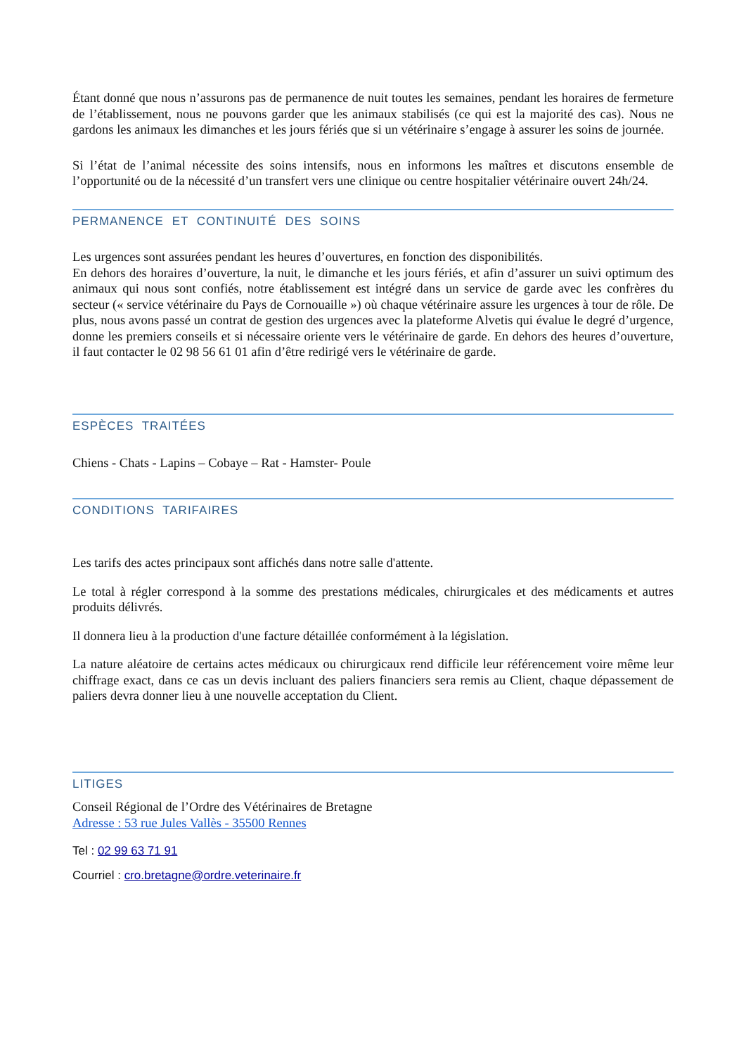Étant donné que nous n’assurons pas de permanence de nuit toutes les semaines, pendant les horaires de fermeture de l’établissement, nous ne pouvons garder que les animaux stabilisés (ce qui est la majorité des cas). Nous ne gardons les animaux les dimanches et les jours fériés que si un vétérinaire s’engage à assurer les soins de journée.
Si l’état de l’animal nécessite des soins intensifs, nous en informons les maîtres et discutons ensemble de l’opportunité ou de la nécessité d’un transfert vers une clinique ou centre hospitalier vétérinaire ouvert 24h/24.
PERMANENCE ET CONTINUITÉ DES SOINS
Les urgences sont assurées pendant les heures d’ouvertures, en fonction des disponibilités.
En dehors des horaires d’ouverture, la nuit, le dimanche et les jours fériés, et afin d’assurer un suivi optimum des animaux qui nous sont confiés, notre établissement est intégré dans un service de garde avec les confrères du secteur (« service vétérinaire du Pays de Cornouaille ») où chaque vétérinaire assure les urgences à tour de rôle. De plus, nous avons passé un contrat de gestion des urgences avec la plateforme Alvetis qui évalue le degré d’urgence, donne les premiers conseils et si nécessaire oriente vers le vétérinaire de garde. En dehors des heures d’ouverture, il faut contacter le 02 98 56 61 01 afin d’être redirigé vers le vétérinaire de garde.
ESPÈCES TRAITÉES
Chiens - Chats - Lapins – Cobaye – Rat - Hamster- Poule
CONDITIONS TARIFAIRES
Les tarifs des actes principaux sont affichés dans notre salle d'attente.
Le total à régler correspond à la somme des prestations médicales, chirurgicales et des médicaments et autres produits délivrés.
Il donnera lieu à la production d'une facture détaillée conformément à la législation.
La nature aléatoire de certains actes médicaux ou chirurgicaux rend difficile leur référencement voire même leur chiffrage exact, dans ce cas un devis incluant des paliers financiers sera remis au Client, chaque dépassement de paliers devra donner lieu à une nouvelle acceptation du Client.
LITIGES
Conseil Régional de l’Ordre des Vétérinaires de Bretagne
Adresse : 53 rue Jules Vallès - 35500 Rennes
Tel : 02 99 63 71 91
Courriel : cro.bretagne@ordre.veterinaire.fr